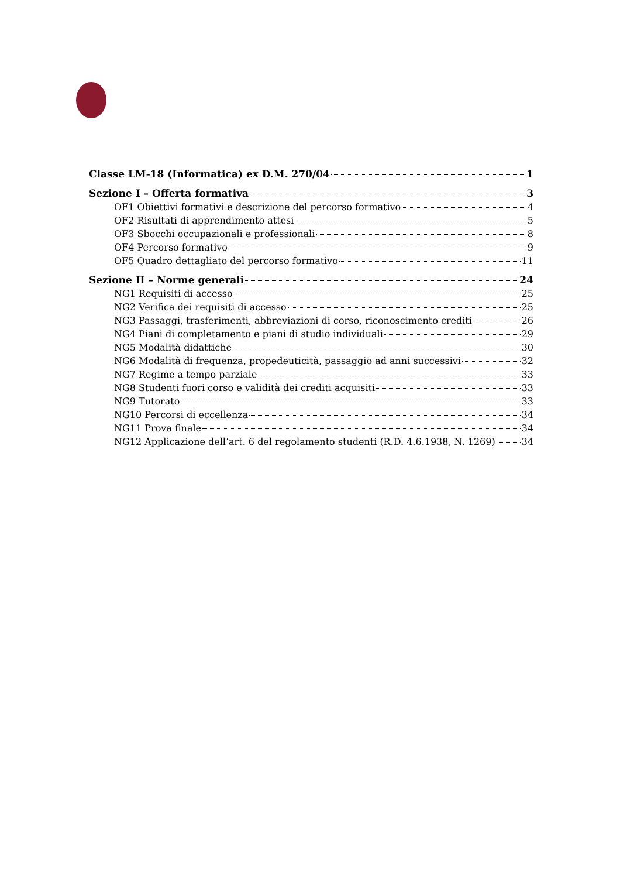Classe LM-18 (Informatica) ex D.M. 270/04 1
Sezione I – Offerta formativa 3
OF1 Obiettivi formativi e descrizione del percorso formativo 4
OF2 Risultati di apprendimento attesi 5
OF3 Sbocchi occupazionali e professionali 8
OF4 Percorso formativo 9
OF5 Quadro dettagliato del percorso formativo 11
Sezione II – Norme generali 24
NG1 Requisiti di accesso 25
NG2 Verifica dei requisiti di accesso 25
NG3 Passaggi, trasferimenti, abbreviazioni di corso, riconoscimento crediti 26
NG4 Piani di completamento e piani di studio individuali 29
NG5 Modalità didattiche 30
NG6 Modalità di frequenza, propedeuticità, passaggio ad anni successivi 32
NG7 Regime a tempo parziale 33
NG8 Studenti fuori corso e validità dei crediti acquisiti 33
NG9 Tutorato 33
NG10 Percorsi di eccellenza 34
NG11 Prova finale 34
NG12 Applicazione dell’art. 6 del regolamento studenti (R.D. 4.6.1938, N. 1269) 34